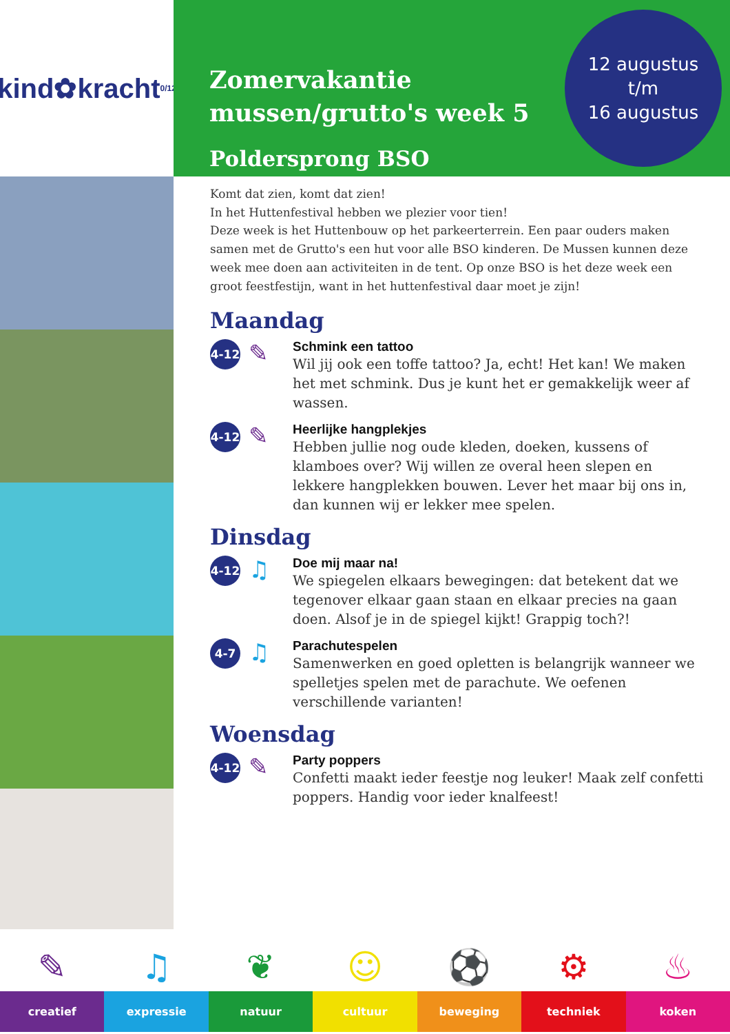kind✿kracht 0/12
Zomervakantie
mussen/grutto's week 5
Poldersprong BSO
12 augustus
t/m
16 augustus
Komt dat zien, komt dat zien!
In het Huttenfestival hebben we plezier voor tien!
Deze week is het Huttenbouw op het parkeerterrein. Een paar ouders maken samen met de Grutto's een hut voor alle BSO kinderen. De Mussen kunnen deze week mee doen aan activiteiten in de tent. Op onze BSO is het deze week een groot feestfestijn, want in het huttenfestival daar moet je zijn!
Maandag
4-12
✎
Schmink een tattoo
Wil jij ook een toffe tattoo? Ja, echt! Het kan! We maken het met schmink. Dus je kunt het er gemakkelijk weer af wassen.
4-12
✎
Heerlijke hangplekjes
Hebben jullie nog oude kleden, doeken, kussens of klamboes over? Wij willen ze overal heen slepen en lekkere hangplekken bouwen. Lever het maar bij ons in, dan kunnen wij er lekker mee spelen.
Dinsdag
4-12
♫
Doe mij maar na!
We spiegelen elkaars bewegingen: dat betekent dat we tegenover elkaar gaan staan en elkaar precies na gaan doen. Alsof je in de spiegel kijkt! Grappig toch?!
4-7
♫
Parachutespelen
Samenwerken en goed opletten is belangrijk wanneer we spelletjes spelen met de parachute. We oefenen verschillende varianten!
Woensdag
4-12
✎
Party poppers
Confetti maakt ieder feestje nog leuker! Maak zelf confetti poppers. Handig voor ieder knalfeest!
✎
creatief
♫
expressie
❦
natuur
☺
cultuur
⚽
beweging
⚙
techniek
♨
koken